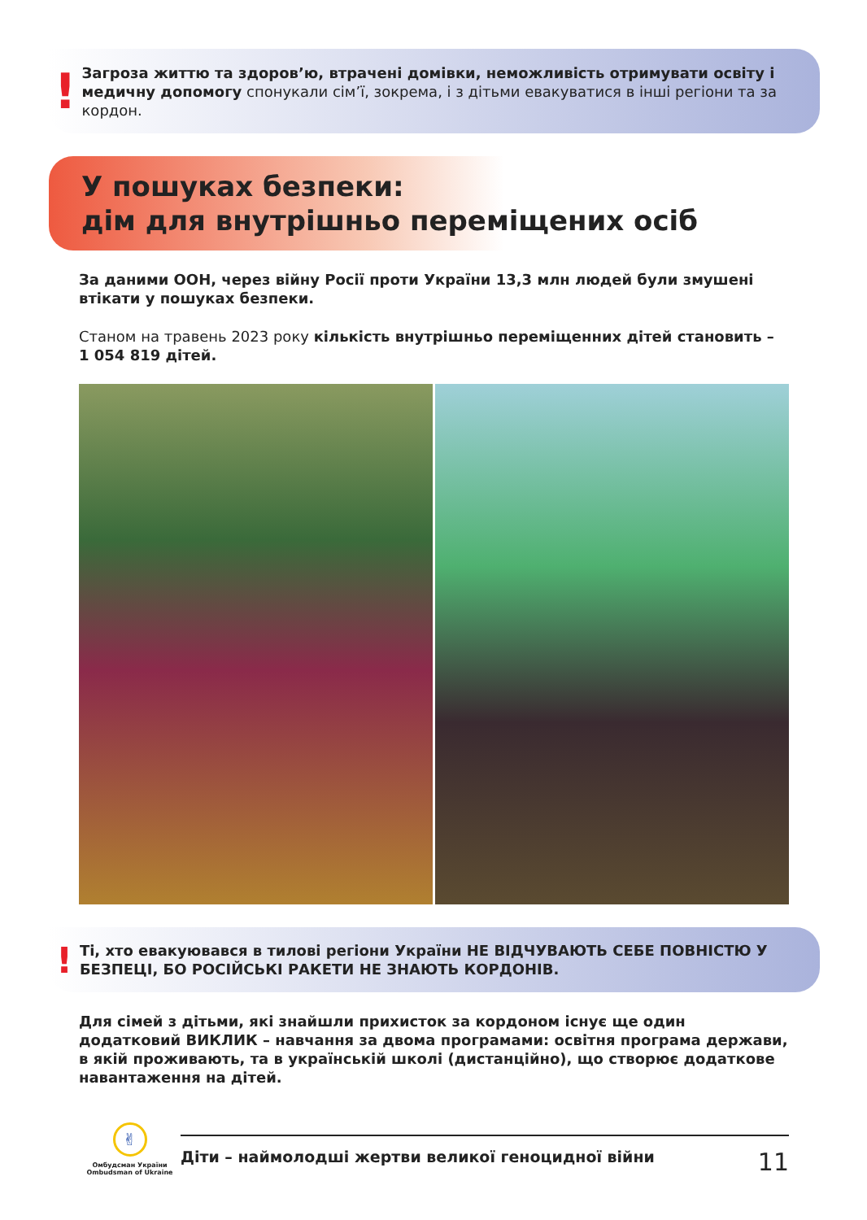!
Загроза життю та здоров’ю, втрачені домівки, неможливість отримувати освіту і медичну допомогу спонукали сім’ї, зокрема, і з дітьми евакуватися в інші регіони та за кордон.
У пошуках безпеки:
дім для внутрішньо переміщених осіб
За даними ООН, через війну Росії проти України 13,3 млн людей були змушені втікати у пошуках безпеки.
Станом на травень 2023 року кількість внутрішньо переміщенних дітей становить – 1 054 819 дітей.
!
Ті, хто евакуювався в тилові регіони України НЕ ВІДЧУВАЮТЬ СЕБЕ ПОВНІСТЮ У БЕЗПЕЦІ, БО РОСІЙСЬКІ РАКЕТИ НЕ ЗНАЮТЬ КОРДОНІВ.
Для сімей з дітьми, які знайшли прихисток за кордоном існує ще один додатковий ВИКЛИК – навчання за двома програмами: освітня програма держави, в якій проживають, та в українській школі (дистанційно), що створює додаткове навантаження на дітей.
✌
Омбудсман України
Ombudsman of Ukraine
Діти – наймолодші жертви великої геноцидної війни 11